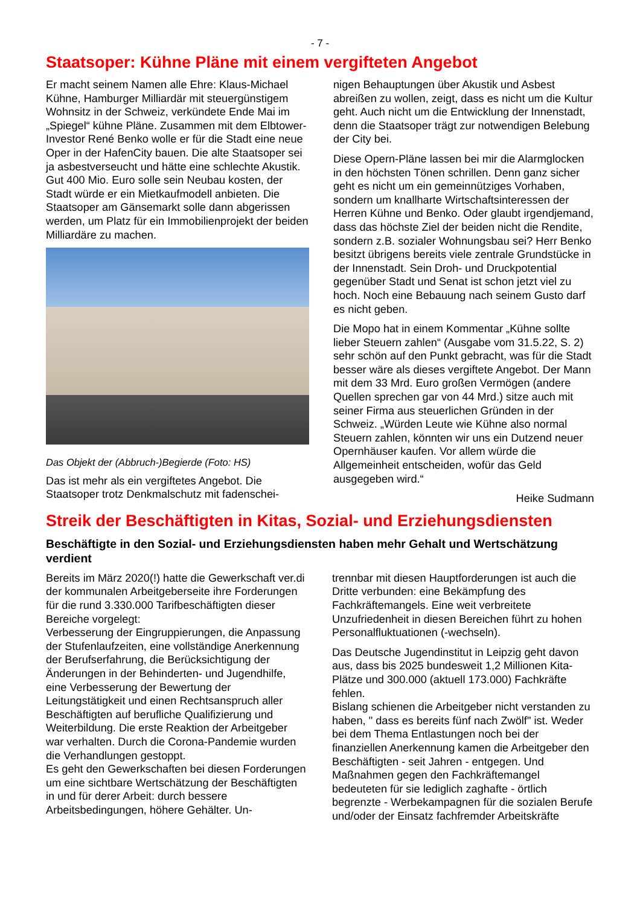- 7 -
Staatsoper: Kühne Pläne mit einem vergifteten Angebot
Er macht seinem Namen alle Ehre: Klaus-Michael Kühne, Hamburger Milliardär mit steuergünstigem Wohnsitz in der Schweiz, verkündete Ende Mai im „Spiegel“ kühne Pläne. Zusammen mit dem Elbtower-Investor René Benko wolle er für die Stadt eine neue Oper in der HafenCity bauen. Die alte Staatsoper sei ja asbestverseucht und hätte eine schlechte Akustik. Gut 400 Mio. Euro solle sein Neubau kosten, der Stadt würde er ein Mietkaufmodell anbieten. Die Staatsoper am Gänsemarkt solle dann abgerissen werden, um Platz für ein Immobilienprojekt der beiden Milliardäre zu machen.
Das Objekt der (Abbruch-)Begierde (Foto: HS)
Das ist mehr als ein vergiftetes Angebot. Die Staatsoper trotz Denkmalschutz mit fadenschei-
nigen Behauptungen über Akustik und Asbest abreißen zu wollen, zeigt, dass es nicht um die Kultur geht. Auch nicht um die Entwicklung der Innenstadt, denn die Staatsoper trägt zur notwendigen Belebung der City bei.
Diese Opern-Pläne lassen bei mir die Alarmglocken in den höchsten Tönen schrillen. Denn ganz sicher geht es nicht um ein gemeinnütziges Vorhaben, sondern um knallharte Wirtschaftsinteressen der Herren Kühne und Benko. Oder glaubt irgendjemand, dass das höchste Ziel der beiden nicht die Rendite, sondern z.B. sozialer Wohnungsbau sei? Herr Benko besitzt übrigens bereits viele zentrale Grundstücke in der Innenstadt. Sein Droh- und Druckpotential gegenüber Stadt und Senat ist schon jetzt viel zu hoch. Noch eine Bebauung nach seinem Gusto darf es nicht geben.
Die Mopo hat in einem Kommentar „Kühne sollte lieber Steuern zahlen“ (Ausgabe vom 31.5.22, S. 2) sehr schön auf den Punkt gebracht, was für die Stadt besser wäre als dieses vergiftete Angebot. Der Mann mit dem 33 Mrd. Euro großen Vermögen (andere Quellen sprechen gar von 44 Mrd.) sitze auch mit seiner Firma aus steuerlichen Gründen in der Schweiz. „Würden Leute wie Kühne also normal Steuern zahlen, könnten wir uns ein Dutzend neuer Opernhäuser kaufen. Vor allem würde die Allgemeinheit entscheiden, wofür das Geld ausgegeben wird.“
Heike Sudmann
Streik der Beschäftigten in Kitas, Sozial- und Erziehungsdiensten
Beschäftigte in den Sozial- und Erziehungsdiensten haben mehr Gehalt und Wertschätzung verdient
Bereits im März 2020(!) hatte die Gewerkschaft ver.di der kommunalen Arbeitgeberseite ihre Forderungen für die rund 3.330.000 Tarifbeschäftigten dieser Bereiche vorgelegt:
Verbesserung der Eingruppierungen, die Anpassung der Stufenlaufzeiten, eine vollständige Anerkennung der Berufserfahrung, die Berücksichtigung der Änderungen in der Behinderten- und Jugendhilfe, eine Verbesserung der Bewertung der Leitungstätigkeit und einen Rechtsanspruch aller Beschäftigten auf berufliche Qualifizierung und Weiterbildung. Die erste Reaktion der Arbeitgeber war verhalten. Durch die Corona-Pandemie wurden die Verhandlungen gestoppt.
Es geht den Gewerkschaften bei diesen Forderungen um eine sichtbare Wertschätzung der Beschäftigten in und für derer Arbeit: durch bessere Arbeitsbedingungen, höhere Gehälter. Un-
trennbar mit diesen Hauptforderungen ist auch die Dritte verbunden: eine Bekämpfung des Fachkräftemangels. Eine weit verbreitete Unzufriedenheit in diesen Bereichen führt zu hohen Personalfluktuationen (-wechseln).
Das Deutsche Jugendinstitut in Leipzig geht davon aus, dass bis 2025 bundesweit 1,2 Millionen Kita-Plätze und 300.000 (aktuell 173.000) Fachkräfte fehlen.
Bislang schienen die Arbeitgeber nicht verstanden zu haben, " dass es bereits fünf nach Zwölf" ist. Weder bei dem Thema Entlastungen noch bei der finanziellen Anerkennung kamen die Arbeitgeber den Beschäftigten - seit Jahren - entgegen. Und Maßnahmen gegen den Fachkräftemangel bedeuteten für sie lediglich zaghafte - örtlich begrenzte - Werbekampagnen für die sozialen Berufe und/oder der Einsatz fachfremder Arbeitskräfte